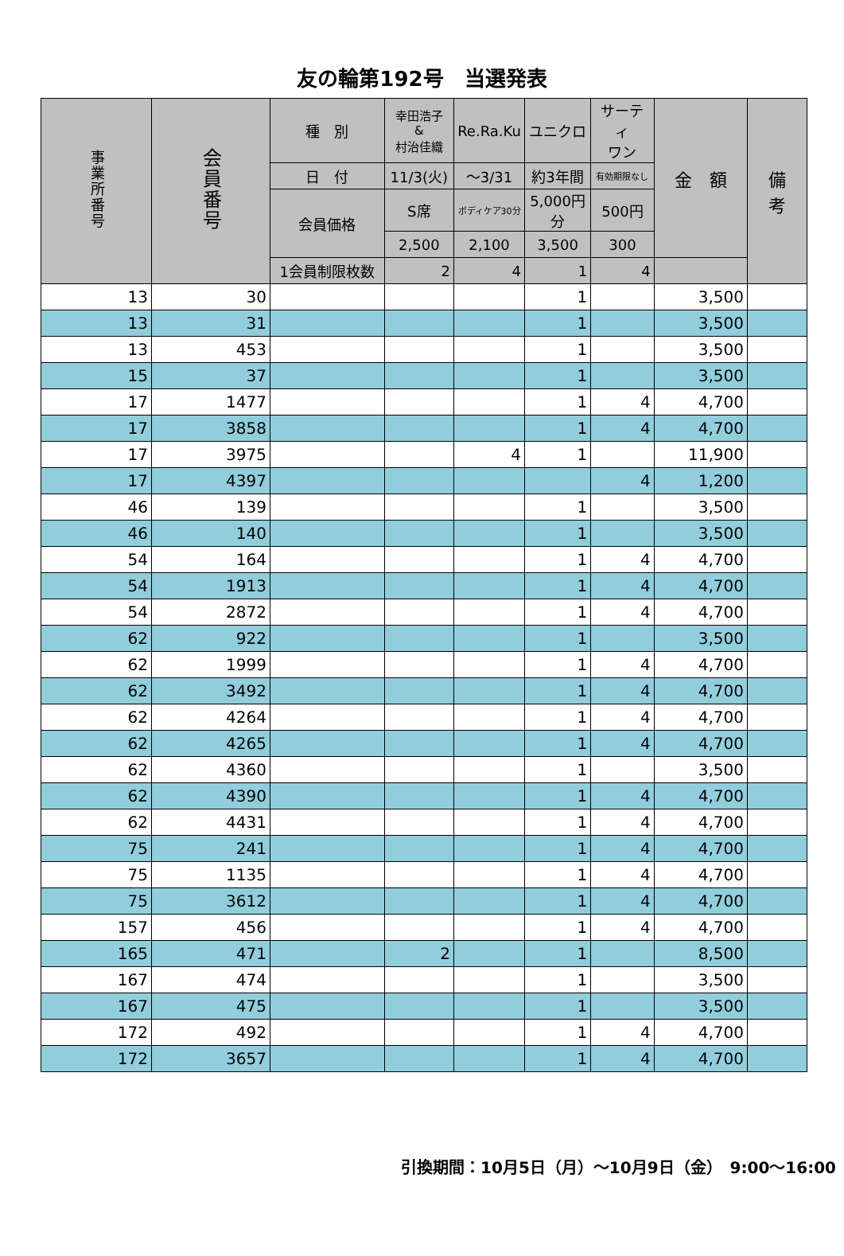友の輪第192号　当選発表
| 事業所番号 | 会員番号 | 種 別 | 幸田浩子 & 村治佳織 | Re.Ra.Ku | ユニクロ | サーティ ワン | 金 額 | 備 考 |
| --- | --- | --- | --- | --- | --- | --- | --- | --- |
| | | 日 付 | 11/3(火) | ～3/31 | 約3年間 | 有効期限なし | | |
| | | 会員価格 | S席 | ボディケア30分 | 5,000円分 | 500円 | | |
| | | | 2,500 | 2,100 | 3,500 | 300 | | |
| | | 1会員制限枚数 | 2 | 4 | 1 | 4 | | |
| 13 | 30 | | | | 1 | | 3,500 | |
| 13 | 31 | | | | 1 | | 3,500 | |
| 13 | 453 | | | | 1 | | 3,500 | |
| 15 | 37 | | | | 1 | | 3,500 | |
| 17 | 1477 | | | | 1 | 4 | 4,700 | |
| 17 | 3858 | | | | 1 | 4 | 4,700 | |
| 17 | 3975 | | | 4 | 1 | | 11,900 | |
| 17 | 4397 | | | | | 4 | 1,200 | |
| 46 | 139 | | | | 1 | | 3,500 | |
| 46 | 140 | | | | 1 | | 3,500 | |
| 54 | 164 | | | | 1 | 4 | 4,700 | |
| 54 | 1913 | | | | 1 | 4 | 4,700 | |
| 54 | 2872 | | | | 1 | 4 | 4,700 | |
| 62 | 922 | | | | 1 | | 3,500 | |
| 62 | 1999 | | | | 1 | 4 | 4,700 | |
| 62 | 3492 | | | | 1 | 4 | 4,700 | |
| 62 | 4264 | | | | 1 | 4 | 4,700 | |
| 62 | 4265 | | | | 1 | 4 | 4,700 | |
| 62 | 4360 | | | | 1 | | 3,500 | |
| 62 | 4390 | | | | 1 | 4 | 4,700 | |
| 62 | 4431 | | | | 1 | 4 | 4,700 | |
| 75 | 241 | | | | 1 | 4 | 4,700 | |
| 75 | 1135 | | | | 1 | 4 | 4,700 | |
| 75 | 3612 | | | | 1 | 4 | 4,700 | |
| 157 | 456 | | | | 1 | 4 | 4,700 | |
| 165 | 471 | | 2 | | 1 | | 8,500 | |
| 167 | 474 | | | | 1 | | 3,500 | |
| 167 | 475 | | | | 1 | | 3,500 | |
| 172 | 492 | | | | 1 | 4 | 4,700 | |
| 172 | 3657 | | | | 1 | 4 | 4,700 | |
引換期間：10月5日（月）～10月9日（金）　9:00～16:00